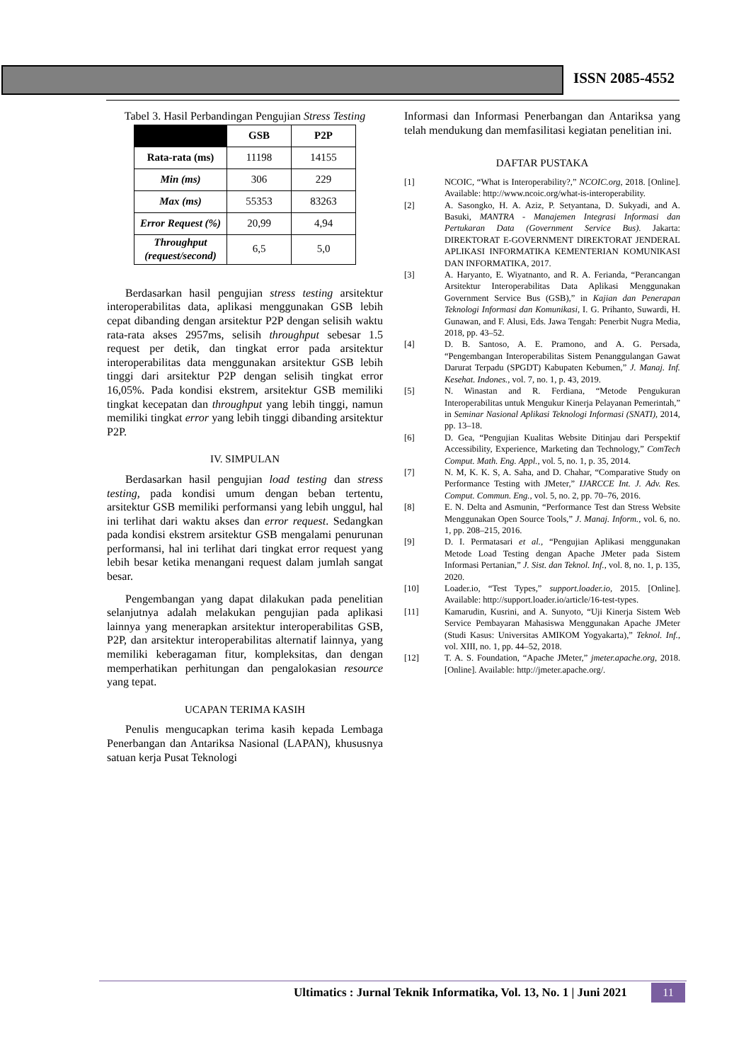ISSN 2085-4552
Tabel 3. Hasil Perbandingan Pengujian Stress Testing
| | GSB | P2P |
| --- | --- | --- |
| Rata-rata (ms) | 11198 | 14155 |
| Min (ms) | 306 | 229 |
| Max (ms) | 55353 | 83263 |
| Error Request (%) | 20,99 | 4,94 |
| Throughput (request/second) | 6,5 | 5,0 |
Berdasarkan hasil pengujian stress testing arsitektur interoperabilitas data, aplikasi menggunakan GSB lebih cepat dibanding dengan arsitektur P2P dengan selisih waktu rata-rata akses 2957ms, selisih throughput sebesar 1.5 request per detik, dan tingkat error pada arsitektur interoperabilitas data menggunakan arsitektur GSB lebih tinggi dari arsitektur P2P dengan selisih tingkat error 16,05%. Pada kondisi ekstrem, arsitektur GSB memiliki tingkat kecepatan dan throughput yang lebih tinggi, namun memiliki tingkat error yang lebih tinggi dibanding arsitektur P2P.
IV. SIMPULAN
Berdasarkan hasil pengujian load testing dan stress testing, pada kondisi umum dengan beban tertentu, arsitektur GSB memiliki performansi yang lebih unggul, hal ini terlihat dari waktu akses dan error request. Sedangkan pada kondisi ekstrem arsitektur GSB mengalami penurunan performansi, hal ini terlihat dari tingkat error request yang lebih besar ketika menangani request dalam jumlah sangat besar.
Pengembangan yang dapat dilakukan pada penelitian selanjutnya adalah melakukan pengujian pada aplikasi lainnya yang menerapkan arsitektur interoperabilitas GSB, P2P, dan arsitektur interoperabilitas alternatif lainnya, yang memiliki keberagaman fitur, kompleksitas, dan dengan memperhatikan perhitungan dan pengalokasian resource yang tepat.
UCAPAN TERIMA KASIH
Penulis mengucapkan terima kasih kepada Lembaga Penerbangan dan Antariksa Nasional (LAPAN), khususnya satuan kerja Pusat Teknologi
Informasi dan Informasi Penerbangan dan Antariksa yang telah mendukung dan memfasilitasi kegiatan penelitian ini.
DAFTAR PUSTAKA
[1] NCOIC, “What is Interoperability?,” NCOIC.org, 2018. [Online]. Available: http://www.ncoic.org/what-is-interoperability.
[2] A. Sasongko, H. A. Aziz, P. Setyantana, D. Sukyadi, and A. Basuki, MANTRA - Manajemen Integrasi Informasi dan Pertukaran Data (Government Service Bus). Jakarta: DIREKTORAT E-GOVERNMENT DIREKTORAT JENDERAL APLIKASI INFORMATIKA KEMENTERIAN KOMUNIKASI DAN INFORMATIKA, 2017.
[3] A. Haryanto, E. Wiyatnanto, and R. A. Ferianda, “Perancangan Arsitektur Interoperabilitas Data Aplikasi Menggunakan Government Service Bus (GSB),” in Kajian dan Penerapan Teknologi Informasi dan Komunikasi, I. G. Prihanto, Suwardi, H. Gunawan, and F. Alusi, Eds. Jawa Tengah: Penerbit Nugra Media, 2018, pp. 43–52.
[4] D. B. Santoso, A. E. Pramono, and A. G. Persada, “Pengembangan Interoperabilitas Sistem Penanggulangan Gawat Darurat Terpadu (SPGDT) Kabupaten Kebumen,” J. Manaj. Inf. Kesehat. Indones., vol. 7, no. 1, p. 43, 2019.
[5] N. Winastan and R. Ferdiana, “Metode Pengukuran Interoperabilitas untuk Mengukur Kinerja Pelayanan Pemerintah,” in Seminar Nasional Aplikasi Teknologi Informasi (SNATI), 2014, pp. 13–18.
[6] D. Gea, “Pengujian Kualitas Website Ditinjau dari Perspektif Accessibility, Experience, Marketing dan Technology,” ComTech Comput. Math. Eng. Appl., vol. 5, no. 1, p. 35, 2014.
[7] N. M, K. K. S, A. Saha, and D. Chahar, “Comparative Study on Performance Testing with JMeter,” IJARCCE Int. J. Adv. Res. Comput. Commun. Eng., vol. 5, no. 2, pp. 70–76, 2016.
[8] E. N. Delta and Asmunin, “Performance Test dan Stress Website Menggunakan Open Source Tools,” J. Manaj. Inform., vol. 6, no. 1, pp. 208–215, 2016.
[9] D. I. Permatasari et al., “Pengujian Aplikasi menggunakan Metode Load Testing dengan Apache JMeter pada Sistem Informasi Pertanian,” J. Sist. dan Teknol. Inf., vol. 8, no. 1, p. 135, 2020.
[10] Loader.io, “Test Types,” support.loader.io, 2015. [Online]. Available: http://support.loader.io/article/16-test-types.
[11] Kamarudin, Kusrini, and A. Sunyoto, “Uji Kinerja Sistem Web Service Pembayaran Mahasiswa Menggunakan Apache JMeter (Studi Kasus: Universitas AMIKOM Yogyakarta),” Teknol. Inf., vol. XIII, no. 1, pp. 44–52, 2018.
[12] T. A. S. Foundation, “Apache JMeter,” jmeter.apache.org, 2018. [Online]. Available: http://jmeter.apache.org/.
Ultimatics : Jurnal Teknik Informatika, Vol. 13, No. 1 | Juni 2021
11